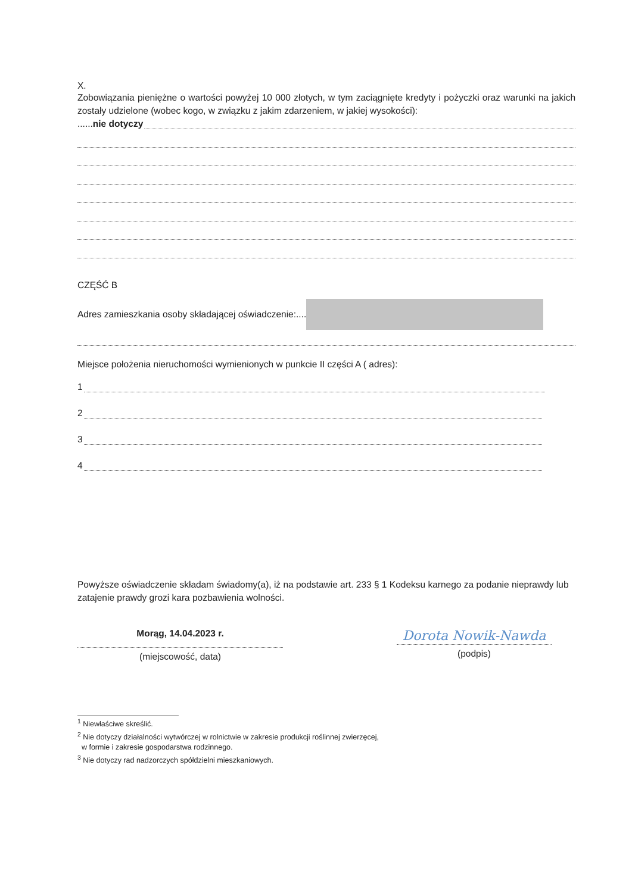X.
Zobowiązania pieniężne o wartości powyżej 10 000 złotych, w tym zaciągnięte kredyty i pożyczki oraz warunki na jakich zostały udzielone (wobec kogo, w związku z jakim zdarzeniem, w jakiej wysokości):
......nie dotyczy
CZĘŚĆ B
Adres zamieszkania osoby składającej oświadczenie:....
Miejsce położenia nieruchomości wymienionych w punkcie II części A ( adres):
1
2
3
4
Powyższe oświadczenie składam świadomy(a), iż na podstawie art. 233 § 1 Kodeksu karnego za podanie nieprawdy lub zatajenie prawdy grozi kara pozbawienia wolności.
Morąg, 14.04.2023 r.
(miejscowość, data)
Dorota Nowik-Nawda
(podpis)
<sup>1</sup> Niewłaściwe skreślić.
<sup>2</sup> Nie dotyczy działalności wytwórczej w rolnictwie w zakresie produkcji roślinnej zwierzęcej,
w formie i zakresie gospodarstwa rodzinnego.
<sup>3</sup> Nie dotyczy rad nadzorczych spółdzielni mieszkaniowych.